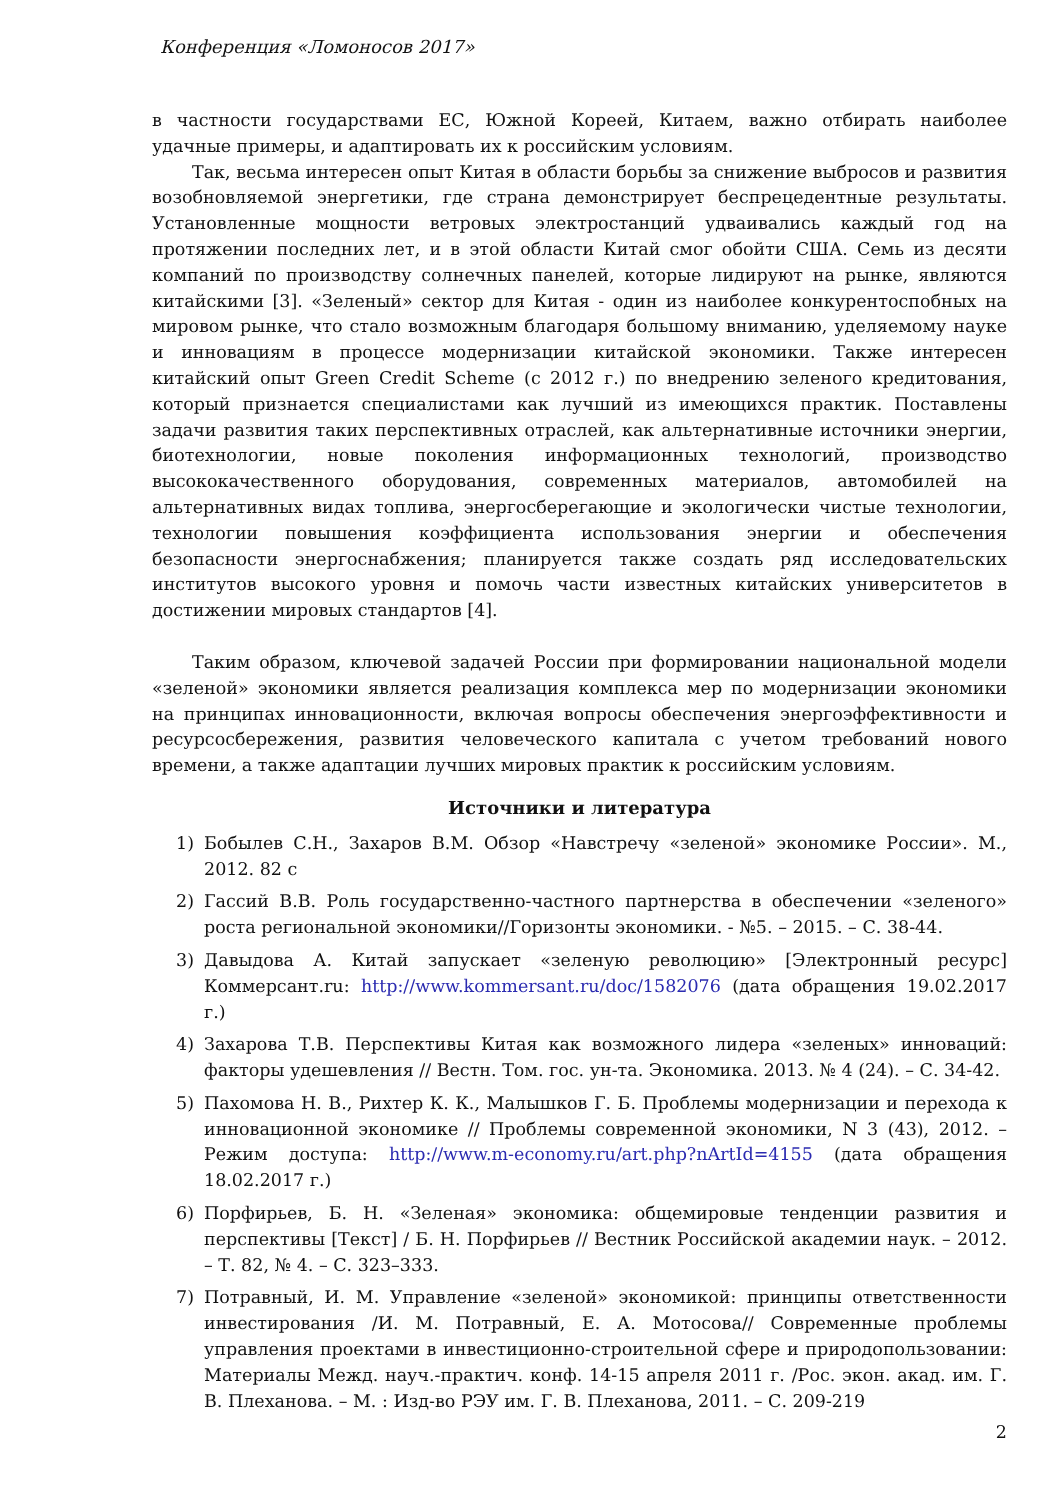Конференция «Ломоносов 2017»
в частности государствами ЕС, Южной Кореей, Китаем, важно отбирать наиболее удачные примеры, и адаптировать их к российским условиям.
Так, весьма интересен опыт Китая в области борьбы за снижение выбросов и развития возобновляемой энергетики, где страна демонстрирует беспрецедентные результаты. Установленные мощности ветровых электростанций удваивались каждый год на протяжении последних лет, и в этой области Китай смог обойти США. Семь из десяти компаний по производству солнечных панелей, которые лидируют на рынке, являются китайскими [3]. «Зеленый» сектор для Китая - один из наиболее конкурентоспобных на мировом рынке, что стало возможным благодаря большому вниманию, уделяемому науке и инновациям в процессе модернизации китайской экономики. Также интересен китайский опыт Green Credit Scheme (с 2012 г.) по внедрению зеленого кредитования, который признается специалистами как лучший из имеющихся практик. Поставлены задачи развития таких перспективных отраслей, как альтернативные источники энергии, биотехнологии, новые поколения информационных технологий, производство высококачественного оборудования, современных материалов, автомобилей на альтернативных видах топлива, энергосберегающие и экологически чистые технологии, технологии повышения коэффициента использования энергии и обеспечения безопасности энергоснабжения; планируется также создать ряд исследовательских институтов высокого уровня и помочь части известных китайских университетов в достижении мировых стандартов [4].
Таким образом, ключевой задачей России при формировании национальной модели «зеленой» экономики является реализация комплекса мер по модернизации экономики на принципах инновационности, включая вопросы обеспечения энергоэффективности и ресурсосбережения, развития человеческого капитала с учетом требований нового времени, а также адаптации лучших мировых практик к российским условиям.
Источники и литература
1) Бобылев С.Н., Захаров В.М. Обзор «Навстречу «зеленой» экономике России». М., 2012. 82 с
2) Гассий В.В. Роль государственно-частного партнерства в обеспечении «зеленого» роста региональной экономики//Горизонты экономики. - №5. – 2015. – С. 38-44.
3) Давыдова А. Китай запускает «зеленую революцию» [Электронный ресурс] Коммерсант.ru: http://www.kommersant.ru/doc/1582076 (дата обращения 19.02.2017 г.)
4) Захарова Т.В. Перспективы Китая как возможного лидера «зеленых» инноваций: факторы удешевления // Вестн. Том. гос. ун-та. Экономика. 2013. № 4 (24). – С. 34-42.
5) Пахомова Н. В., Рихтер К. К., Малышков Г. Б. Проблемы модернизации и перехода к инновационной экономике // Проблемы современной экономики, N 3 (43), 2012. – Режим доступа: http://www.m-economy.ru/art.php?nArtId=4155 (дата обращения 18.02.2017 г.)
6) Порфирьев, Б. Н. «Зеленая» экономика: общемировые тенденции развития и перспективы [Текст] / Б. Н. Порфирьев // Вестник Российской академии наук. – 2012. – Т. 82, № 4. – С. 323–333.
7) Потравный, И. М. Управление «зеленой» экономикой: принципы ответственности инвестирования /И. М. Потравный, Е. А. Мотосова// Современные проблемы управления проектами в инвестиционно-строительной сфере и природопользовании: Материалы Межд. науч.-практич. конф. 14-15 апреля 2011 г. /Рос. экон. акад. им. Г. В. Плеханова. – М. : Изд-во РЭУ им. Г. В. Плеханова, 2011. – С. 209-219
2